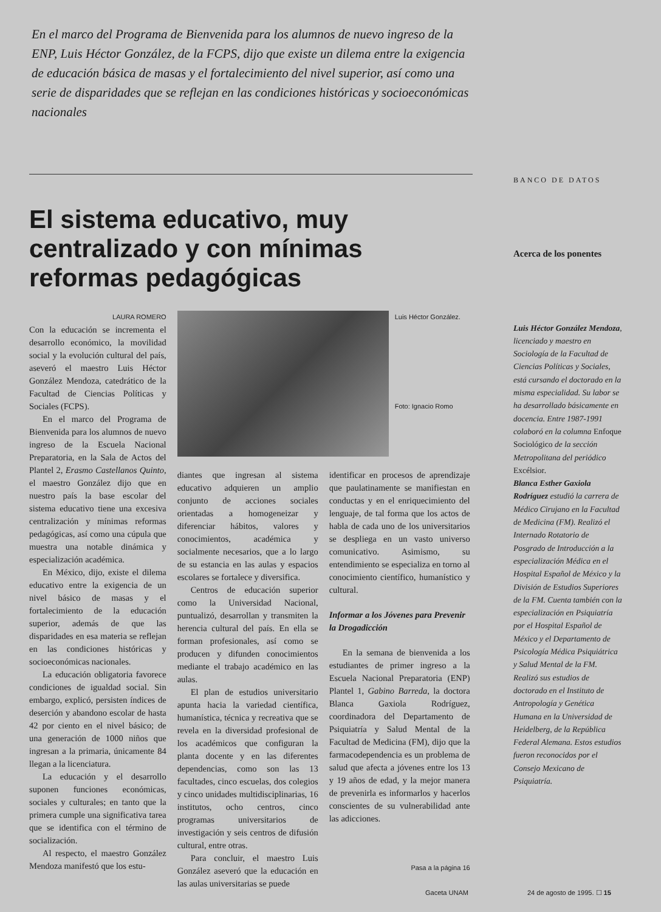En el marco del Programa de Bienvenida para los alumnos de nuevo ingreso de la ENP, Luis Héctor González, de la FCPS, dijo que existe un dilema entre la exigencia de educación básica de masas y el fortalecimiento del nivel superior, así como una serie de disparidades que se reflejan en las condiciones históricas y socioeconómicas nacionales
El sistema educativo, muy centralizado y con mínimas reformas pedagógicas
LAURA ROMERO
Con la educación se incrementa el desarrollo económico, la movilidad social y la evolución cultural del país, aseveró el maestro Luis Héctor González Mendoza, catedrático de la Facultad de Ciencias Políticas y Sociales (FCPS).
En el marco del Programa de Bienvenida para los alumnos de nuevo ingreso de la Escuela Nacional Preparatoria, en la Sala de Actos del Plantel 2, Erasmo Castellanos Quinto, el maestro González dijo que en nuestro país la base escolar del sistema educativo tiene una excesiva centralización y mínimas reformas pedagógicas, así como una cúpula que muestra una notable dinámica y especialización académica.
En México, dijo, existe el dilema educativo entre la exigencia de un nivel básico de masas y el fortalecimiento de la educación superior, además de que las disparidades en esa materia se reflejan en las condiciones históricas y socioeconómicas nacionales.
La educación obligatoria favorece condiciones de igualdad social. Sin embargo, explicó, persisten índices de deserción y abandono escolar de hasta 42 por ciento en el nivel básico; de una generación de 1000 niños que ingresan a la primaria, únicamente 84 llegan a la licenciatura.
La educación y el desarrollo suponen funciones económicas, sociales y culturales; en tanto que la primera cumple una significativa tarea que se identifica con el término de socialización.
Al respecto, el maestro González Mendoza manifestó que los estu-
Luis Héctor González.
Foto: Ignacio Romo
diantes que ingresan al sistema educativo adquieren un amplio conjunto de acciones sociales orientadas a homogeneizar y diferenciar hábitos, valores y conocimientos, académica y socialmente necesarios, que a lo largo de su estancia en las aulas y espacios escolares se fortalece y diversifica.
Centros de educación superior como la Universidad Nacional, puntualizó, desarrollan y transmiten la herencia cultural del país. En ella se forman profesionales, así como se producen y difunden conocimientos mediante el trabajo académico en las aulas.
El plan de estudios universitario apunta hacia la variedad científica, humanística, técnica y recreativa que se revela en la diversidad profesional de los académicos que configuran la planta docente y en las diferentes dependencias, como son las 13 facultades, cinco escuelas, dos colegios y cinco unidades multidisciplinarias, 16 institutos, ocho centros, cinco programas universitarios de investigación y seis centros de difusión cultural, entre otras.
Para concluir, el maestro Luis González aseveró que la educación en las aulas universitarias se puede
identificar en procesos de aprendizaje que paulatinamente se manifiestan en conductas y en el enriquecimiento del lenguaje, de tal forma que los actos de habla de cada uno de los universitarios se despliega en un vasto universo comunicativo. Asimismo, su entendimiento se especializa en torno al conocimiento científico, humanístico y cultural.
Informar a los Jóvenes para Prevenir la Drogadicción
En la semana de bienvenida a los estudiantes de primer ingreso a la Escuela Nacional Preparatoria (ENP) Plantel 1, Gabino Barreda, la doctora Blanca Gaxiola Rodríguez, coordinadora del Departamento de Psiquiatría y Salud Mental de la Facultad de Medicina (FM), dijo que la farmacodependencia es un problema de salud que afecta a jóvenes entre los 13 y 19 años de edad, y la mejor manera de prevenirla es informarlos y hacerlos conscientes de su vulnerabilidad ante las adicciones.
Pasa a la página 16
BANCO DE DATOS
Acerca de los ponentes
Luis Héctor González Mendoza, licenciado y maestro en Sociología de la Facultad de Ciencias Políticas y Sociales, está cursando el doctorado en la misma especialidad. Su labor se ha desarrollado básicamente en docencia. Entre 1987-1991 colaboró en la columna Enfoque Sociológico de la sección Metropolitana del periódico Excélsior.
Blanca Esther Gaxiola Rodríguez estudió la carrera de Médico Cirujano en la Facultad de Medicina (FM). Realizó el Internado Rotatorio de Posgrado de Introducción a la especialización Médica en el Hospital Español de México y la División de Estudios Superiores de la FM. Cuenta también con la especialización en Psiquiatría por el Hospital Español de México y el Departamento de Psicología Médica Psiquiátrica y Salud Mental de la FM. Realizó sus estudios de doctorado en el Instituto de Antropología y Genética Humana en la Universidad de Heidelberg, de la República Federal Alemana. Estos estudios fueron reconocidos por el Consejo Mexicano de Psiquiatría.
Gaceta UNAM 24 de agosto de 1995. ☐ 15